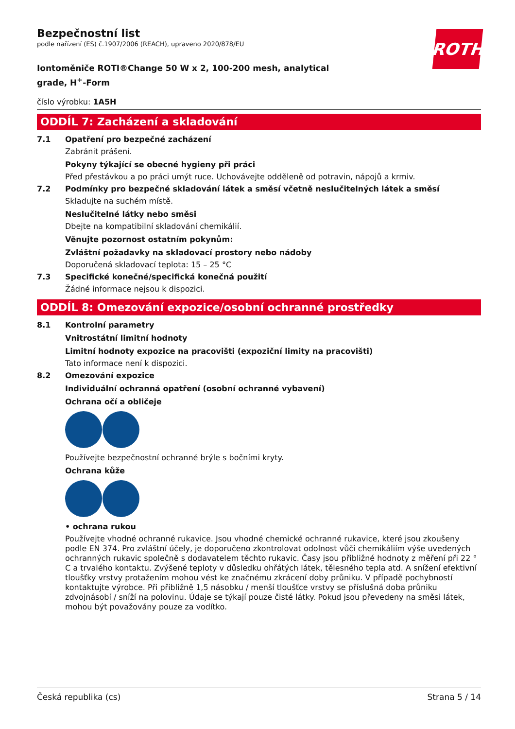ROTH
Bezpečnostní list
podle nařízení (ES) č.1907/2006 (REACH), upraveno 2020/878/EU
Iontoměniče ROTI®Change 50 W x 2, 100-200 mesh, analytical grade, H<sup>+</sup>-Form
číslo výrobku: 1A5H
ODDÍL 7: Zacházení a skladování
7.1 Opatření pro bezpečné zacházení
Zabránit prášení.
Pokyny týkající se obecné hygieny při práci
Před přestávkou a po práci umýt ruce. Uchovávejte odděleně od potravin, nápojů a krmiv.
7.2 Podmínky pro bezpečné skladování látek a směsí včetně neslučitelných látek a směsí
Skladujte na suchém místě.
Neslučitelné látky nebo směsi
Dbejte na kompatibilní skladování chemikálií.
Věnujte pozornost ostatním pokynům:
Zvláštní požadavky na skladovací prostory nebo nádoby
Doporučená skladovací teplota: 15 – 25 °C
7.3 Specifické konečné/specifická konečná použití
Žádné informace nejsou k dispozici.
ODDÍL 8: Omezování expozice/osobní ochranné prostředky
8.1 Kontrolní parametry
Vnitrostátní limitní hodnoty
Limitní hodnoty expozice na pracovišti (expoziční limity na pracovišti)
Tato informace není k dispozici.
8.2 Omezování expozice
Individuální ochranná opatření (osobní ochranné vybavení)
Ochrana očí a obličeje
Používejte bezpečnostní ochranné brýle s bočními kryty.
Ochrana kůže
• ochrana rukou
Používejte vhodné ochranné rukavice. Jsou vhodné chemické ochranné rukavice, které jsou zkoušeny podle EN 374. Pro zvláštní účely, je doporučeno zkontrolovat odolnost vůči chemikáliím výše uvedených ochranných rukavic společně s dodavatelem těchto rukavic. Časy jsou přibližné hodnoty z měření při 22 ° C a trvalého kontaktu. Zvýšené teploty v důsledku ohřátých látek, tělesného tepla atd. A snížení efektivní tloušťky vrstvy protažením mohou vést ke značnému zkrácení doby průniku. V případě pochybností kontaktujte výrobce. Při přibližně 1,5 násobku / menší tloušťce vrstvy se příslušná doba průniku zdvojnásobí / sníží na polovinu. Údaje se týkají pouze čisté látky. Pokud jsou převedeny na směsi látek, mohou být považovány pouze za vodítko.
Česká republika (cs) Strana 5 / 14